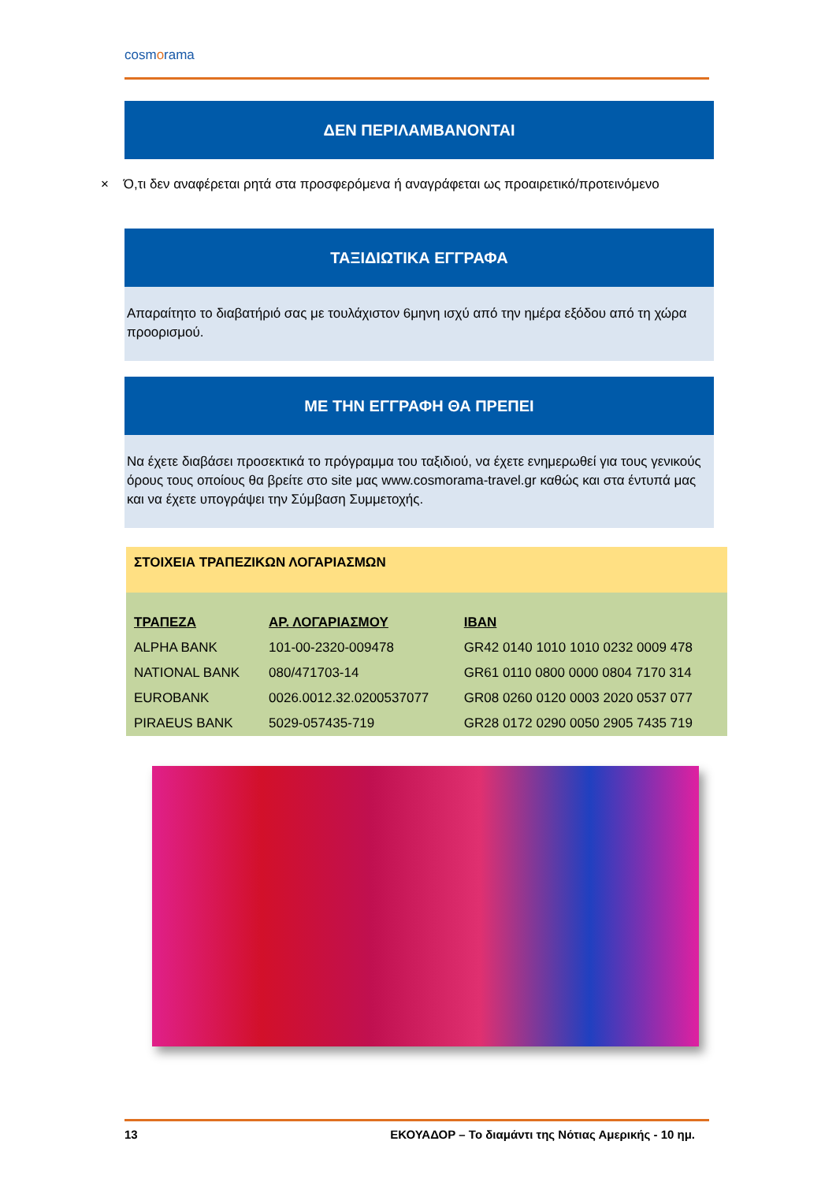cosmorama
ΔΕΝ ΠΕΡΙΛΑΜΒΑΝΟΝΤΑΙ
× Ό,τι δεν αναφέρεται ρητά στα προσφερόμενα ή αναγράφεται ως προαιρετικό/προτεινόμενο
ΤΑΞΙΔΙΩΤΙΚΑ ΕΓΓΡΑΦΑ
Απαραίτητο το διαβατήριό σας με τουλάχιστον 6μηνη ισχύ από την ημέρα εξόδου από τη χώρα προορισμού.
ΜΕ ΤΗΝ ΕΓΓΡΑΦΗ ΘΑ ΠΡΕΠΕΙ
Να έχετε διαβάσει προσεκτικά το πρόγραμμα του ταξιδιού, να έχετε ενημερωθεί για τους γενικούς όρους τους οποίους θα βρείτε στο site μας www.cosmorama-travel.gr καθώς και στα έντυπά μας και να έχετε υπογράψει την Σύμβαση Συμμετοχής.
ΣΤΟΙΧΕΙΑ ΤΡΑΠΕΖΙΚΩΝ ΛΟΓΑΡΙΑΣΜΩΝ
| ΤΡΑΠΕΖΑ | ΑΡ. ΛΟΓΑΡΙΑΣΜΟΥ | IBAN |
| --- | --- | --- |
| ALPHA BANK | 101-00-2320-009478 | GR42 0140 1010 1010 0232 0009 478 |
| NATIONAL BANK | 080/471703-14 | GR61 0110 0800 0000 0804 7170 314 |
| EUROBANK | 0026.0012.32.0200537077 | GR08 0260 0120 0003 2020 0537 077 |
| PIRAEUS BANK | 5029-057435-719 | GR28 0172 0290 0050 2905 7435 719 |
13 ΕΚΟΥΑΔΟΡ – Το διαμάντι της Νότιας Αμερικής - 10 ημ.